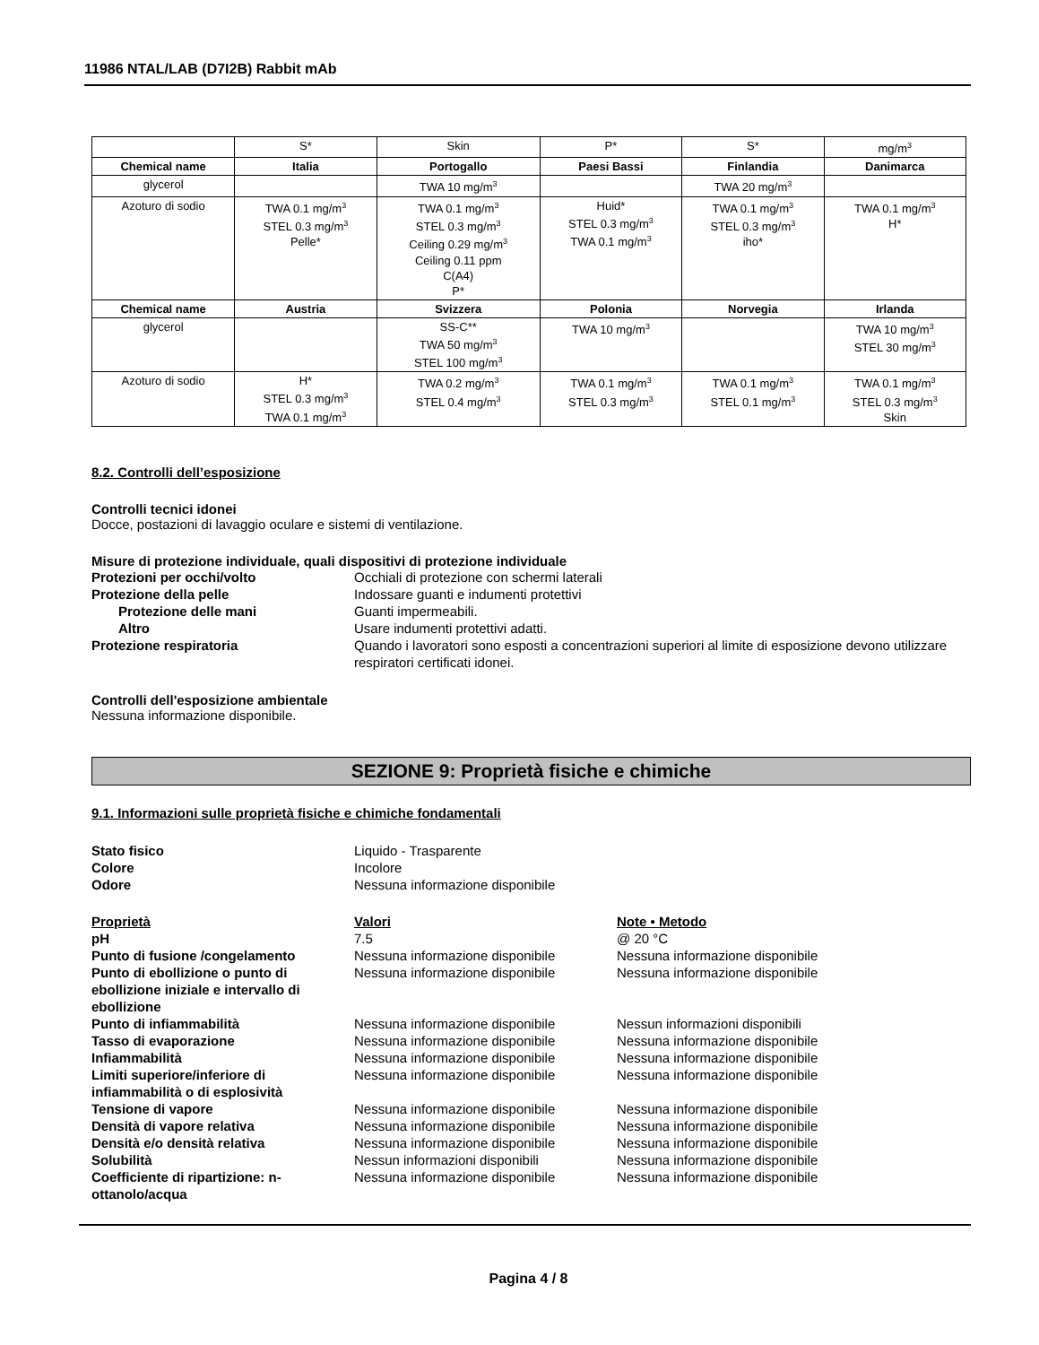11986 NTAL/LAB (D7I2B) Rabbit mAb
| | S* | Skin | P* | S* | mg/m<sup>3</sup> |
| Chemical name | Italia | Portogallo | Paesi Bassi | Finlandia | Danimarca |
| glycerol | | TWA 10 mg/m<sup>3</sup> | | TWA 20 mg/m<sup>3</sup> | |
| Azoturo di sodio | TWA 0.1 mg/m<sup>3</sup> STEL 0.3 mg/m<sup>3</sup> Pelle* | TWA 0.1 mg/m<sup>3</sup> STEL 0.3 mg/m<sup>3</sup> Ceiling 0.29 mg/m<sup>3</sup> Ceiling 0.11 ppm C(A4) P* | Huid* STEL 0.3 mg/m<sup>3</sup> TWA 0.1 mg/m<sup>3</sup> | TWA 0.1 mg/m<sup>3</sup> STEL 0.3 mg/m<sup>3</sup> iho* | TWA 0.1 mg/m<sup>3</sup> H* |
| Chemical name | Austria | Svizzera | Polonia | Norvegia | Irlanda |
| glycerol | | SS-C** TWA 50 mg/m<sup>3</sup> STEL 100 mg/m<sup>3</sup> | TWA 10 mg/m<sup>3</sup> | | TWA 10 mg/m<sup>3</sup> STEL 30 mg/m<sup>3</sup> |
| Azoturo di sodio | H* STEL 0.3 mg/m<sup>3</sup> TWA 0.1 mg/m<sup>3</sup> | TWA 0.2 mg/m<sup>3</sup> STEL 0.4 mg/m<sup>3</sup> | TWA 0.1 mg/m<sup>3</sup> STEL 0.3 mg/m<sup>3</sup> | TWA 0.1 mg/m<sup>3</sup> STEL 0.1 mg/m<sup>3</sup> | TWA 0.1 mg/m<sup>3</sup> STEL 0.3 mg/m<sup>3</sup> Skin |
8.2. Controlli dell’esposizione
Controlli tecnici idonei
Docce, postazioni di lavaggio oculare e sistemi di ventilazione.
Misure di protezione individuale, quali dispositivi di protezione individuale
Protezioni per occhi/volto Occhiali di protezione con schermi laterali
Protezione della pelle Indossare guanti e indumenti protettivi
Protezione delle mani Guanti impermeabili.
Altro Usare indumenti protettivi adatti.
Protezione respiratoria Quando i lavoratori sono esposti a concentrazioni superiori al limite di esposizione devono utilizzare respiratori certificati idonei.
Controlli dell'esposizione ambientale
Nessuna informazione disponibile.
SEZIONE 9: Proprietà fisiche e chimiche
9.1. Informazioni sulle proprietà fisiche e chimiche fondamentali
Stato fisico Liquido - Trasparente
Colore Incolore
Odore Nessuna informazione disponibile
Proprietà Valori Note • Metodo
pH 7.5 @ 20 °C
Punto di fusione /congelamento Nessuna informazione disponibile Nessuna informazione disponibile
Punto di ebollizione o punto di ebollizione iniziale e intervallo di ebollizione
Nessuna informazione disponibile Nessuna informazione disponibile
Punto di infiammabilità Nessuna informazione disponibile Nessun informazioni disponibili
Tasso di evaporazione Nessuna informazione disponibile Nessuna informazione disponibile
Infiammabilità Nessuna informazione disponibile Nessuna informazione disponibile
Limiti superiore/inferiore di infiammabilità o di esplosività
Nessuna informazione disponibile Nessuna informazione disponibile
Tensione di vapore Nessuna informazione disponibile Nessuna informazione disponibile
Densità di vapore relativa Nessuna informazione disponibile Nessuna informazione disponibile
Densità e/o densità relativa Nessuna informazione disponibile Nessuna informazione disponibile
Solubilità Nessun informazioni disponibili Nessuna informazione disponibile
Coefficiente di ripartizione: n-ottanolo/acqua
Nessuna informazione disponibile Nessuna informazione disponibile
Pagina 4 / 8